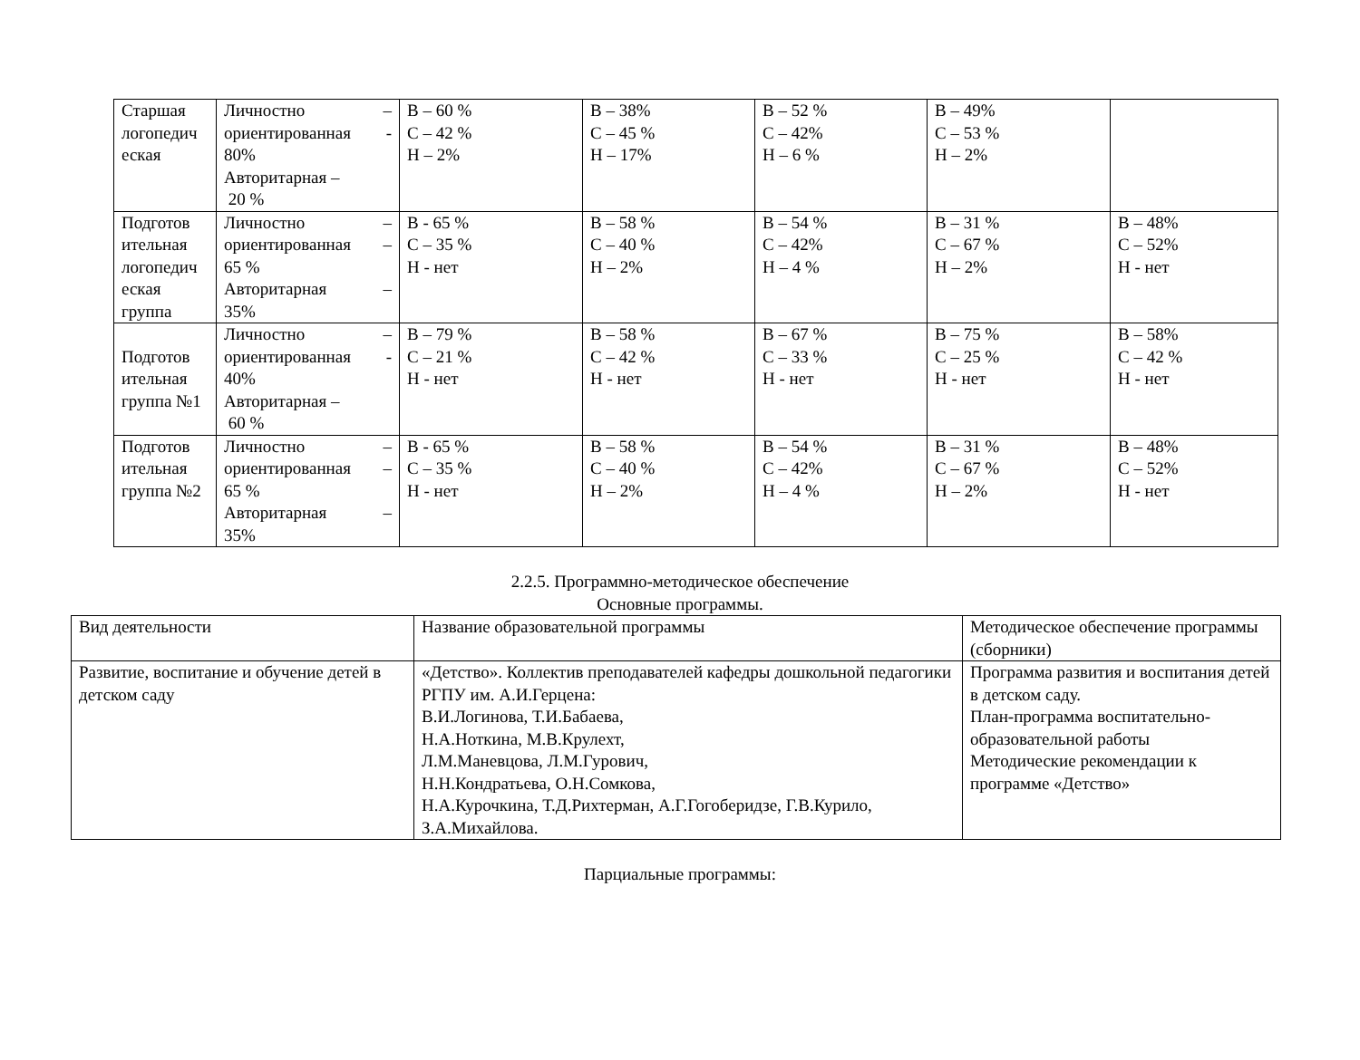| Старшая логопедич еская | Личностно – ориентированная - 80% Авторитарная – 20 % | В – 60 % С – 42 % Н – 2% | В – 38% С – 45 % Н – 17% | В – 52 % С – 42% Н – 6 % | В – 49% С – 53 % Н – 2% | |
| Подготов ительная логопедич еская группа | Личностно – ориентированная – 65 % Авторитарная – 35% | В - 65 % С – 35 % Н - нет | В – 58 % С – 40 % Н – 2% | В – 54 % С – 42% Н – 4 % | В – 31 % С – 67 % Н – 2% | В – 48% С – 52% Н - нет |
| Подготов ительная группа №1 | Личностно – ориентированная - 40% Авторитарная – 60 % | В – 79 % С – 21 % Н - нет | В – 58 % С – 42 % Н - нет | В – 67 % С – 33 % Н - нет | В – 75 % С – 25 % Н - нет | В – 58% С – 42 % Н - нет |
| Подготов ительная группа №2 | Личностно – ориентированная – 65 % Авторитарная – 35% | В - 65 % С – 35 % Н - нет | В – 58 % С – 40 % Н – 2% | В – 54 % С – 42% Н – 4 % | В – 31 % С – 67 % Н – 2% | В – 48% С – 52% Н - нет |
2.2.5. Программно-методическое обеспечение
Основные программы.
| Вид деятельности | Название образовательной программы | Методическое обеспечение программы (сборники) |
| Развитие, воспитание и обучение детей в детском саду | «Детство». Коллектив преподавателей кафедры дошкольной педагогики РГПУ им. А.И.Герцена: В.И.Логинова, Т.И.Бабаева, Н.А.Ноткина, М.В.Крулехт, Л.М.Маневцова, Л.М.Гурович, Н.Н.Кондратьева, О.Н.Сомкова, Н.А.Курочкина, Т.Д.Рихтерман, А.Г.Гогоберидзе, Г.В.Курило, З.А.Михайлова. | Программа развития и воспитания детей в детском саду. План-программа воспитательно-образовательной работы Методические рекомендации к программе «Детство» |
Парциальные программы: